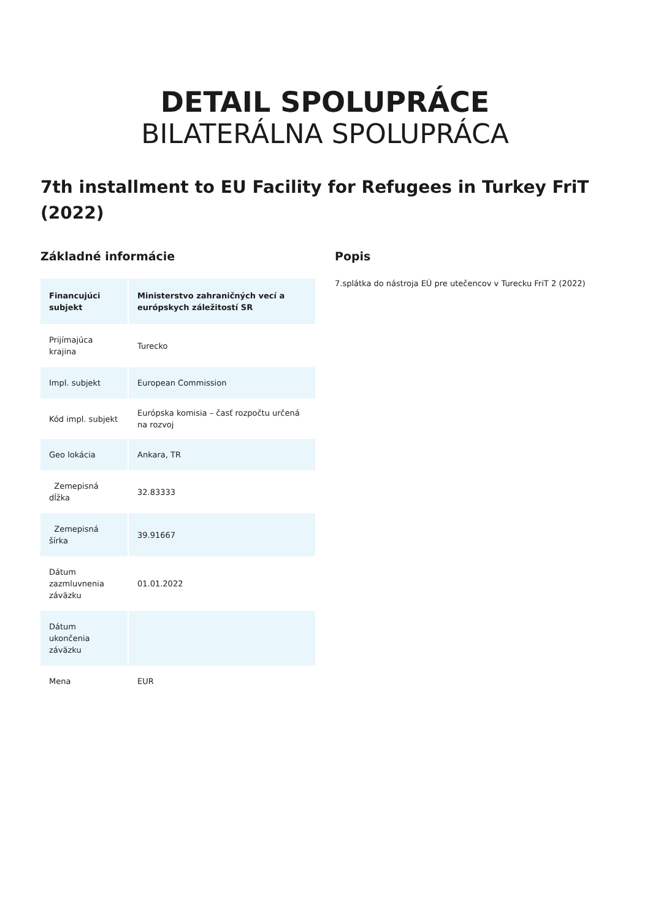DETAIL SPOLUPRÁCE
BILATERÁLNA SPOLUPRÁCA
7th installment to EU Facility for Refugees in Turkey FriT (2022)
Základné informácie
| Financujúci subjekt | Ministerstvo zahraničných vecí a európskych záležitostí SR |
| Prijímajúca krajina | Turecko |
| Impl. subjekt | European Commission |
| Kód impl. subjekt | Európska komisia – časť rozpočtu určená na rozvoj |
| Geo lokácia | Ankara, TR |
| Zemepisná dĺžka | 32.83333 |
| Zemepisná šírka | 39.91667 |
| Dátum zazmluvnenia záväzku | 01.01.2022 |
| Dátum ukončenia záväzku | |
| Mena | EUR |
Popis
7.splátka do nástroja EÚ pre utečencov v Turecku FriT 2 (2022)